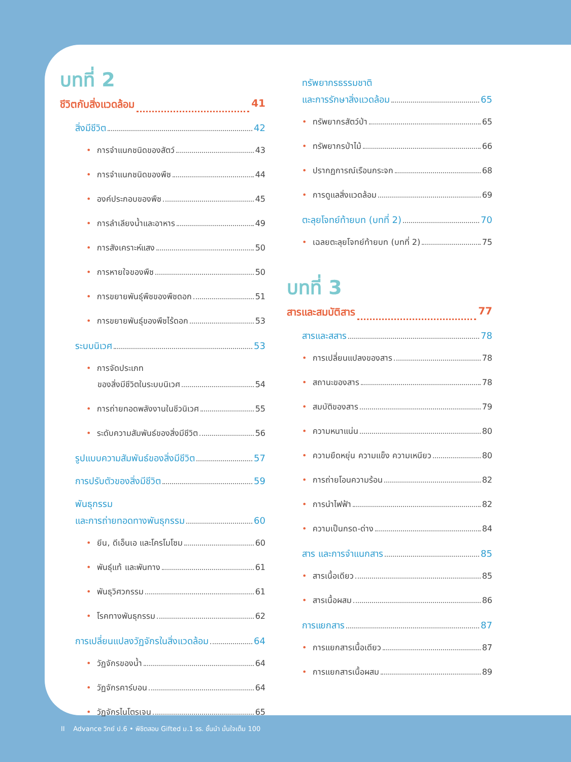บทที่ 2
ชีวิตกับสิ่งแวดล้อม 41
สิ่งมีชีวิต 42
• การจำแนกชนิดของสัตว์ 43
• การจำแนกชนิดของพืช 44
• องค์ประกอบของพืช 45
• การลำเลียงน้ำและอาหาร 49
• การสังเคราะห์แสง 50
• การหายใจของพืช 50
• การขยายพันธุ์พืชของพืชดอก 51
• การขยายพันธุ์ของพืชไร้ดอก 53
ระบบนิเวศ 53
• การจัดประเภท
ของสิ่งมีชีวิตในระบบนิเวศ 54
• การถ่ายทอดพลังงานในชีวนิเวศ 55
• ระดับความสัมพันธ์ของสิ่งมีชีวิต 56
รูปแบบความสัมพันธ์ของสิ่งมีชีวิต 57
การปรับตัวของสิ่งมีชีวิต 59
พันธุกรรม
และการถ่ายทอดทางพันธุกรรม 60
• ยีน, ดีเอ็นเอ และโครโมโซม 60
• พันธุ์แท้ และพันทาง 61
• พันธุวิศวกรรม 61
• โรคทางพันธุกรรม 62
การเปลี่ยนแปลงวัฏจักรในสิ่งแวดล้อม 64
• วัฏจักรของน้ำ 64
• วัฏจักรคาร์บอน 64
• วัฏจักรไนโตรเจน 65
ทรัพยากรธรรมชาติ
และการรักษาสิ่งแวดล้อม 65
• ทรัพยากรสัตว์ป่า 65
• ทรัพยากรป่าไม้ 66
• ปรากฏการณ์เรือนกระจก 68
• การดูแลสิ่งแวดล้อม 69
ตะลุยโจทย์ท้ายบท (บทที่ 2) 70
• เฉลยตะลุยโจทย์ท้ายบท (บทที่ 2) 75
บทที่ 3
สารและสมบัติสาร 77
สารและสสาร 78
• การเปลี่ยนแปลงของสาร 78
• สถานะของสาร 78
• สมบัติของสาร 79
• ความหนาแน่น 80
• ความยืดหยุ่น ความแข็ง ความเหนียว 80
• การถ่ายโอนความร้อน 82
• การนำไฟฟ้า 82
• ความเป็นกรด-ด่าง 84
สาร และการจำแนกสาร 85
• สารเนื้อเดียว 85
• สารเนื้อผสม 86
การแยกสาร 87
• การแยกสารเนื้อเดียว 87
• การแยกสารเนื้อผสม 89
II Advance วิทย์ ป.6 • พิชิตสอบ Gifted ม.1 รร. ชั้นนำ มั่นใจเต็ม 100